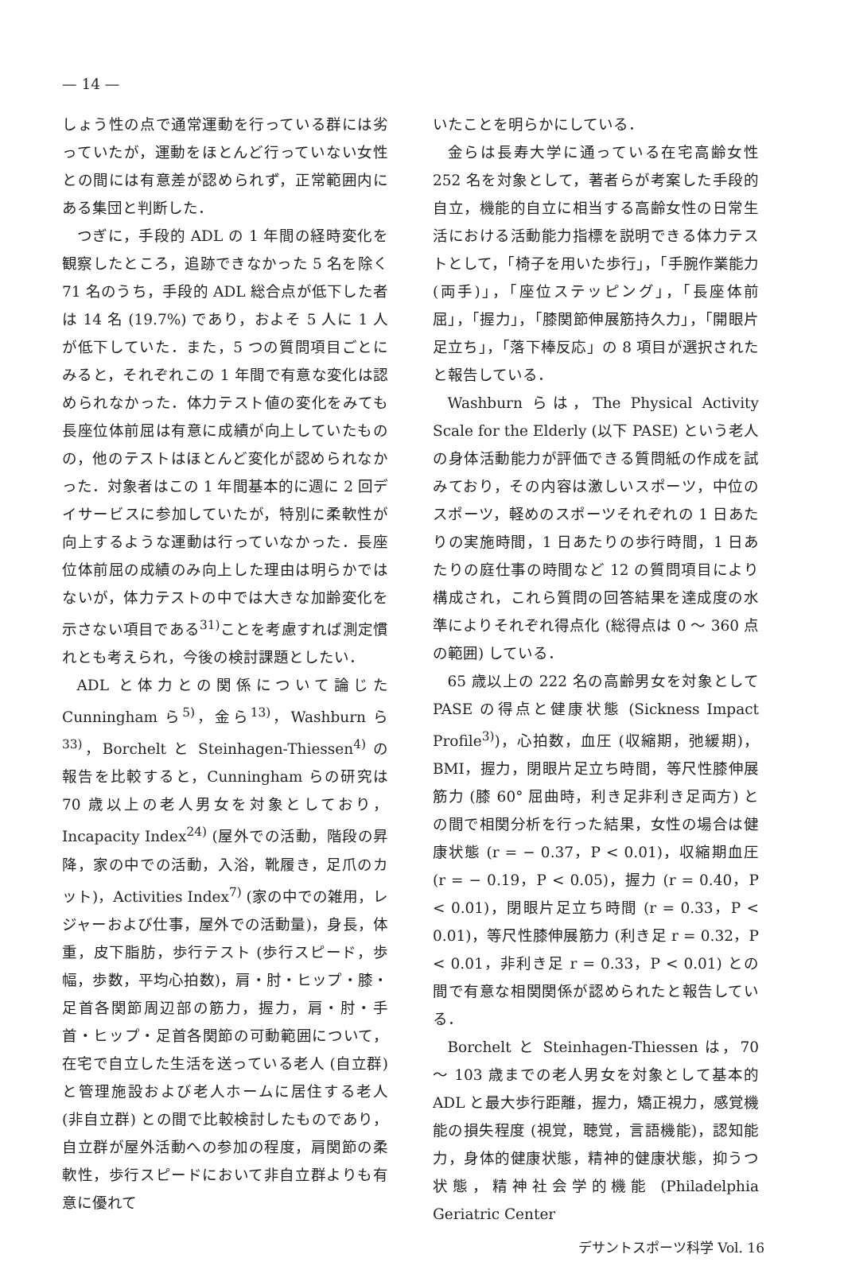— 14 —
しょう性の点で通常運動を行っている群には劣っていたが，運動をほとんど行っていない女性との間には有意差が認められず，正常範囲内にある集団と判断した．
つぎに，手段的 ADL の 1 年間の経時変化を観察したところ，追跡できなかった 5 名を除く 71 名のうち，手段的 ADL 総合点が低下した者は 14 名 (19.7%) であり，およそ 5 人に 1 人が低下していた．また，5 つの質問項目ごとにみると，それぞれこの 1 年間で有意な変化は認められなかった．体力テスト値の変化をみても長座位体前屈は有意に成績が向上していたものの，他のテストはほとんど変化が認められなかった．対象者はこの 1 年間基本的に週に 2 回デイサービスに参加していたが，特別に柔軟性が向上するような運動は行っていなかった．長座位体前屈の成績のみ向上した理由は明らかではないが，体力テストの中では大きな加齢変化を示さない項目である<sup>31)</sup>ことを考慮すれば測定慣れとも考えられ，今後の検討課題としたい．
ADL と体力との関係について論じた Cunningham ら<sup>5)</sup>，金ら<sup>13)</sup>，Washburn ら<sup>33)</sup>，Borchelt と Steinhagen-Thiessen<sup>4)</sup> の報告を比較すると，Cunningham らの研究は 70 歳以上の老人男女を対象としており，Incapacity Index<sup>24)</sup> (屋外での活動，階段の昇降，家の中での活動，入浴，靴履き，足爪のカット)，Activities Index<sup>7)</sup> (家の中での雑用，レジャーおよび仕事，屋外での活動量)，身長，体重，皮下脂肪，歩行テスト (歩行スピード，歩幅，歩数，平均心拍数)，肩・肘・ヒップ・膝・足首各関節周辺部の筋力，握力，肩・肘・手首・ヒップ・足首各関節の可動範囲について，在宅で自立した生活を送っている老人 (自立群) と管理施設および老人ホームに居住する老人 (非自立群) との間で比較検討したものであり，自立群が屋外活動への参加の程度，肩関節の柔軟性，歩行スピードにおいて非自立群よりも有意に優れて
いたことを明らかにしている．
金らは長寿大学に通っている在宅高齢女性 252 名を対象として，著者らが考案した手段的自立，機能的自立に相当する高齢女性の日常生活における活動能力指標を説明できる体力テストとして，「椅子を用いた歩行」，「手腕作業能力 (両手)」，「座位ステッピング」，「長座体前屈」，「握力」，「膝関節伸展筋持久力」，「開眼片足立ち」，「落下棒反応」の 8 項目が選択されたと報告している．
Washburn らは，The Physical Activity Scale for the Elderly (以下 PASE) という老人の身体活動能力が評価できる質問紙の作成を試みており，その内容は激しいスポーツ，中位のスポーツ，軽めのスポーツそれぞれの 1 日あたりの実施時間，1 日あたりの歩行時間，1 日あたりの庭仕事の時間など 12 の質問項目により構成され，これら質問の回答結果を達成度の水準によりそれぞれ得点化 (総得点は 0 ～ 360 点の範囲) している．
65 歳以上の 222 名の高齢男女を対象として PASE の得点と健康状態 (Sickness Impact Profile<sup>3)</sup>)，心拍数，血圧 (収縮期，弛緩期)，BMI，握力，閉眼片足立ち時間，等尺性膝伸展筋力 (膝 60° 屈曲時，利き足非利き足両方) との間で相関分析を行った結果，女性の場合は健康状態 (r = − 0.37，P < 0.01)，収縮期血圧 (r = − 0.19，P < 0.05)，握力 (r = 0.40，P < 0.01)，閉眼片足立ち時間 (r = 0.33，P < 0.01)，等尺性膝伸展筋力 (利き足 r = 0.32，P < 0.01，非利き足 r = 0.33，P < 0.01) との間で有意な相関関係が認められたと報告している．
Borchelt と Steinhagen-Thiessen は，70 ～ 103 歳までの老人男女を対象として基本的 ADL と最大歩行距離，握力，矯正視力，感覚機能の損失程度 (視覚，聴覚，言語機能)，認知能力，身体的健康状態，精神的健康状態，抑うつ状態，精神社会学的機能 (Philadelphia Geriatric Center
デサントスポーツ科学 Vol. 16